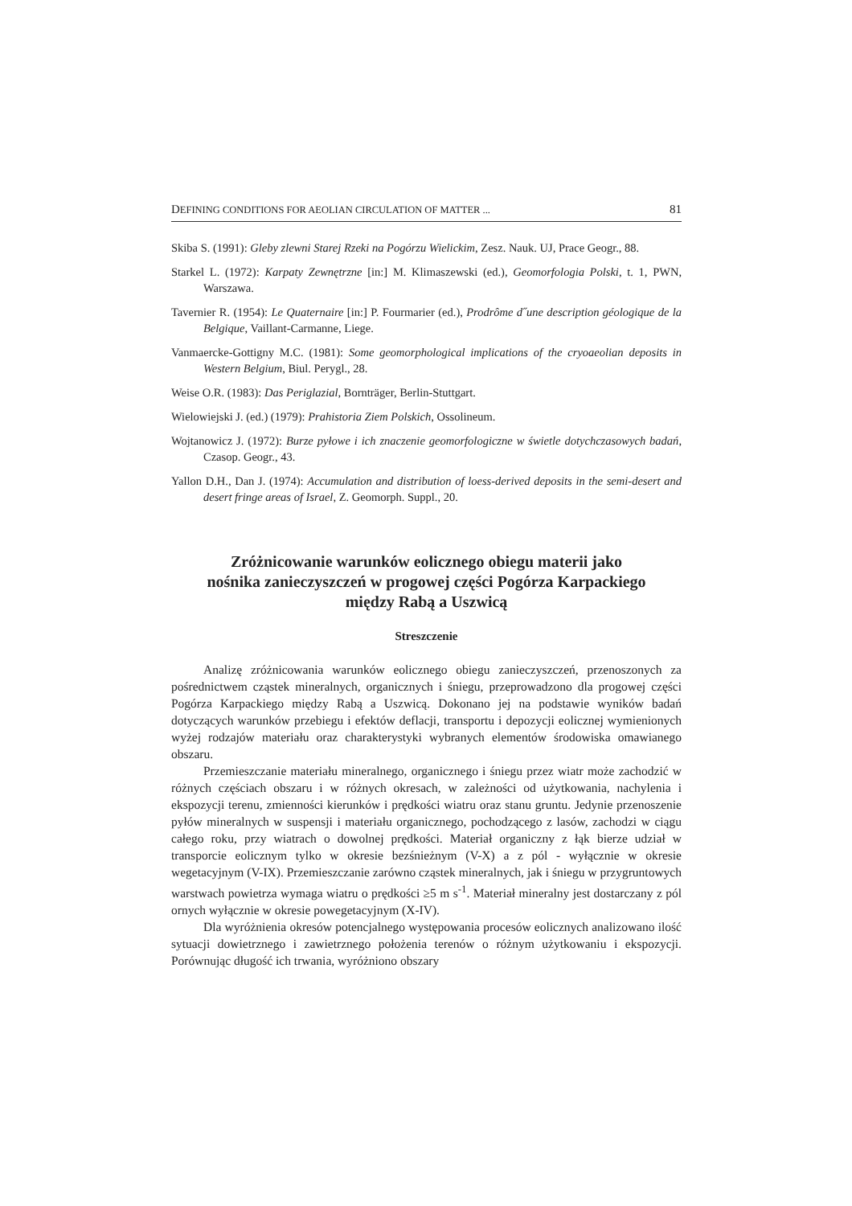DEFINING CONDITIONS FOR AEOLIAN CIRCULATION OF MATTER ... 81
Skiba S. (1991): Gleby zlewni Starej Rzeki na Pogórzu Wielickim, Zesz. Nauk. UJ, Prace Geogr., 88.
Starkel L. (1972): Karpaty Zewnętrzne [in:] M. Klimaszewski (ed.), Geomorfologia Polski, t. 1, PWN, Warszawa.
Tavernier R. (1954): Le Quaternaire [in:] P. Fourmarier (ed.), Prodrôme d˝une description géologique de la Belgique, Vaillant-Carmanne, Liege.
Vanmaercke-Gottigny M.C. (1981): Some geomorphological implications of the cryoaeolian deposits in Western Belgium, Biul. Perygl., 28.
Weise O.R. (1983): Das Periglazial, Bornträger, Berlin-Stuttgart.
Wielowiejski J. (ed.) (1979): Prahistoria Ziem Polskich, Ossolineum.
Wojtanowicz J. (1972): Burze pyłowe i ich znaczenie geomorfologiczne w świetle dotychczasowych badań, Czasop. Geogr., 43.
Yallon D.H., Dan J. (1974): Accumulation and distribution of loess-derived deposits in the semi-desert and desert fringe areas of Israel, Z. Geomorph. Suppl., 20.
Zróżnicowanie warunków eolicznego obiegu materii jako nośnika zanieczyszczeń w progowej części Pogórza Karpackiego między Rabą a Uszwicą
Streszczenie
Analizę zróżnicowania warunków eolicznego obiegu zanieczyszczeń, przenoszonych za pośrednictwem cząstek mineralnych, organicznych i śniegu, przeprowadzono dla progowej części Pogórza Karpackiego między Rabą a Uszwicą. Dokonano jej na podstawie wyników badań dotyczących warunków przebiegu i efektów deflacji, transportu i depozycji eolicznej wymienionych wyżej rodzajów materiału oraz charakterystyki wybranych elementów środowiska omawianego obszaru.
Przemieszczanie materiału mineralnego, organicznego i śniegu przez wiatr może zachodzić w różnych częściach obszaru i w różnych okresach, w zależności od użytkowania, nachylenia i ekspozycji terenu, zmienności kierunków i prędkości wiatru oraz stanu gruntu. Jedynie przenoszenie pyłów mineralnych w suspensji i materiału organicznego, pochodzącego z lasów, zachodzi w ciągu całego roku, przy wiatrach o dowolnej prędkości. Materiał organiczny z łąk bierze udział w transporcie eolicznym tylko w okresie bezśnieżnym (V-X) a z pól - wyłącznie w okresie wegetacyjnym (V-IX). Przemieszczanie zarówno cząstek mineralnych, jak i śniegu w przygruntowych warstwach powietrza wymaga wiatru o prędkości ≥5 m s<sup>-1</sup>. Materiał mineralny jest dostarczany z pól ornych wyłącznie w okresie powegetacyjnym (X-IV).
Dla wyróżnienia okresów potencjalnego występowania procesów eolicznych analizowano ilość sytuacji dowietrznego i zawietrznego położenia terenów o różnym użytkowaniu i ekspozycji. Porównując długość ich trwania, wyróżniono obszary